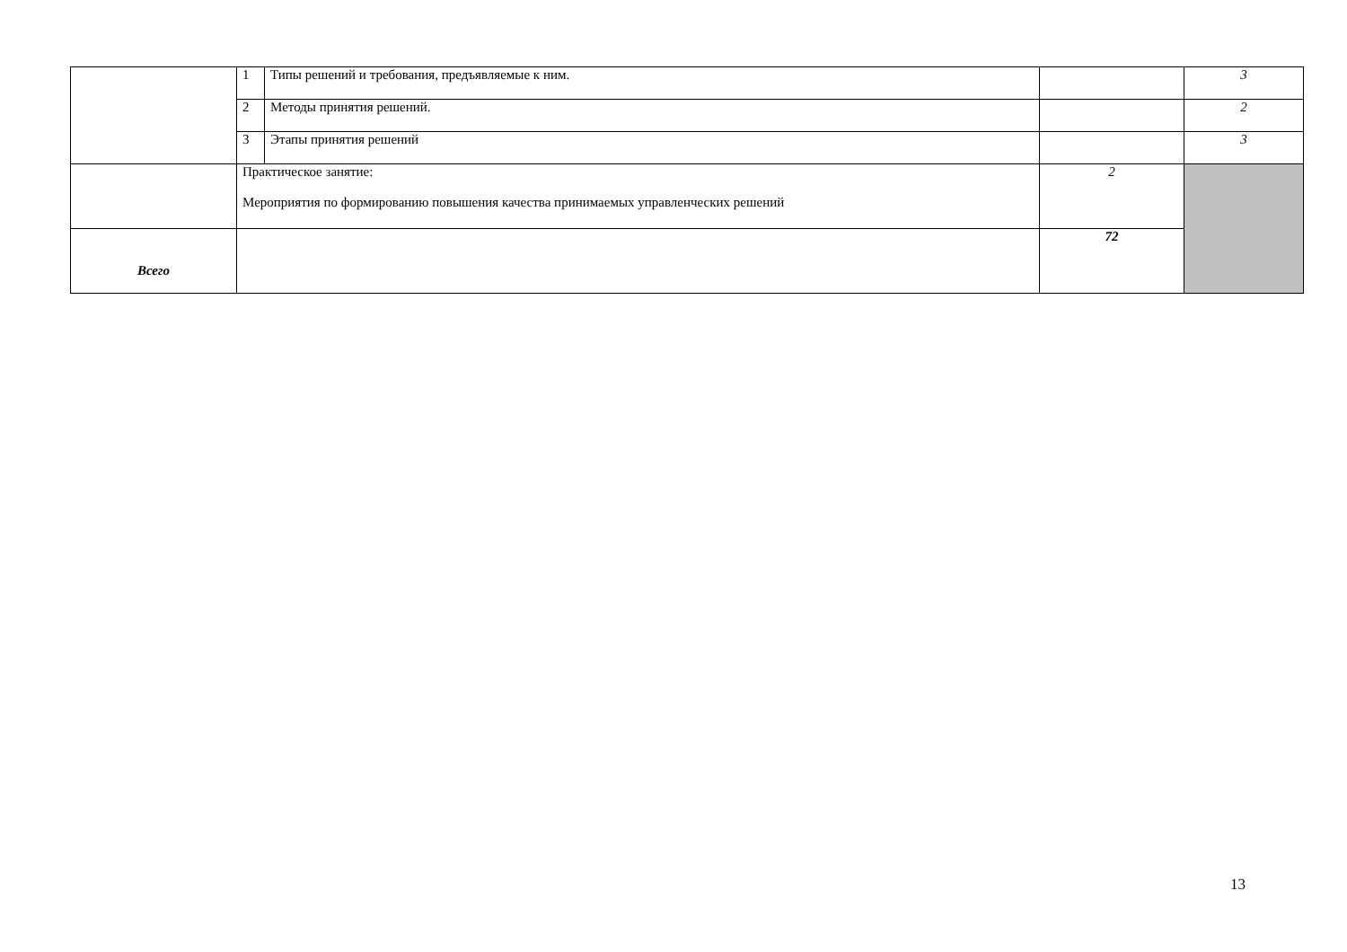| | 1 | Типы решений и требования, предъявляемые к ним. | | 3 |
| | 2 | Методы принятия решений. | | 2 |
| | 3 | Этапы принятия решений | | 3 |
| | Практическое занятие: Мероприятия по формированию повышения качества принимаемых управленческих решений | | 2 | |
| Всего | | | 72 | |
13